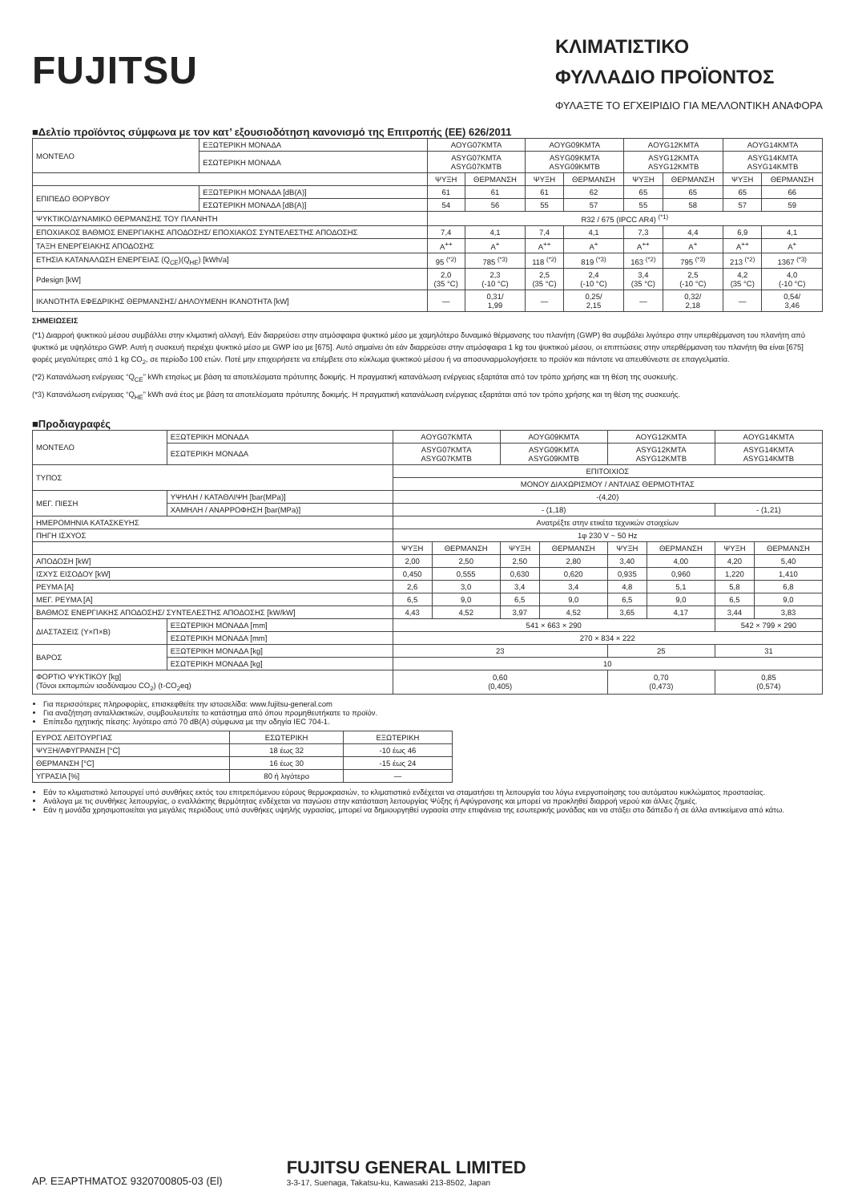FUJITSU
ΚΛΙΜΑΤΙΣΤΙΚΟ
ΦΥΛΛΑΔΙΟ ΠΡΟΪΟΝΤΟΣ
ΦΥΛΑΞΤΕ ΤΟ ΕΓΧΕΙΡΙΔΙΟ ΓΙΑ ΜΕΛΛΟΝΤΙΚΗ ΑΝΑΦΟΡΑ
■Δελτίο προϊόντος σύμφωνα με τον κατ’ εξουσιοδότηση κανονισμό της Επιτροπής (ΕΕ) 626/2011
| ΜΟΝΤΕΛΟ | ΕΞΩΤΕΡΙΚΗ ΜΟΝΑΔΑ | AOYG07KMTA | | AOYG09KMTA | | AOYG12KMTA | | AOYG14KMTA | |
| | ΕΣΩΤΕΡΙΚΗ ΜΟΝΑΔΑ | ASYG07KMTA ASYG07KMTB | | ASYG09KMTA ASYG09KMTB | | ASYG12KMTA ASYG12KMTB | | ASYG14KMTA ASYG14KMTB | |
| | | ΨΥΞΗ | ΘΕΡΜΑΝΣΗ | ΨΥΞΗ | ΘΕΡΜΑΝΣΗ | ΨΥΞΗ | ΘΕΡΜΑΝΣΗ | ΨΥΞΗ | ΘΕΡΜΑΝΣΗ |
| ΕΠΙΠΕΔΟ ΘΟΡΥΒΟΥ | ΕΞΩΤΕΡΙΚΗ ΜΟΝΑΔΑ [dB(A)] | 61 | 61 | 61 | 62 | 65 | 65 | 65 | 66 |
| | ΕΣΩΤΕΡΙΚΗ ΜΟΝΑΔΑ [dB(A)] | 54 | 56 | 55 | 57 | 55 | 58 | 57 | 59 |
| ΨΥΚΤΙΚΟ/ΔΥΝΑΜΙΚΟ ΘΕΡΜΑΝΣΗΣ ΤΟΥ ΠΛΑΝΗΤΗ | | R32 / 675 (IPCC AR4) <sup>(*1)</sup> | | | | | | | |
| ΕΠΟΧΙΑΚΟΣ ΒΑΘΜΟΣ ΕΝΕΡΓΙΑΚΗΣ ΑΠΟΔΟΣΗΣ/ ΕΠΟΧΙΑΚΟΣ ΣΥΝΤΕΛΕΣΤΗΣ ΑΠΟΔΟΣΗΣ | | 7,4 | 4,1 | 7,4 | 4,1 | 7,3 | 4,4 | 6,9 | 4,1 |
| ΤΑΞΗ ΕΝΕΡΓΕΙΑΚΗΣ ΑΠΟΔΟΣΗΣ | | A<sup>++</sup> | A<sup>+</sup> | A<sup>++</sup> | A<sup>+</sup> | A<sup>++</sup> | A<sup>+</sup> | A<sup>++</sup> | A<sup>+</sup> |
| ΕΤΗΣΙΑ ΚΑΤΑΝΑΛΩΣΗ ΕΝΕΡΓΕΙΑΣ (Q<sub>CE</sub>)(Q<sub>HE</sub>) [kWh/a] | | 95 <sup>(*2)</sup> | 785 <sup>(*3)</sup> | 118 <sup>(*2)</sup> | 819 <sup>(*3)</sup> | 163 <sup>(*2)</sup> | 795 <sup>(*3)</sup> | 213 <sup>(*2)</sup> | 1367 <sup>(*3)</sup> |
| Pdesign [kW] | | 2,0 (35 °C) | 2,3 (-10 °C) | 2,5 (35 °C) | 2,4 (-10 °C) | 3,4 (35 °C) | 2,5 (-10 °C) | 4,2 (35 °C) | 4,0 (-10 °C) |
| ΙΚΑΝΟΤΗΤΑ ΕΦΕΔΡΙΚΗΣ ΘΕΡΜΑΝΣΗΣ/ ΔΗΛΟΥΜΕΝΗ ΙΚΑΝΟΤΗΤΑ [kW] | | — | 0,31/ 1,99 | — | 0,25/ 2,15 | — | 0,32/ 2,18 | — | 0,54/ 3,46 |
ΣΗΜΕΙΩΣΕΙΣ
(*1) Διαρροή ψυκτικού μέσου συμβάλλει στην κλιματική αλλαγή. Εάν διαρρεύσει στην ατμόσφαιρα ψυκτικό μέσο με χαμηλότερο δυναμικό θέρμανσης του πλανήτη (GWP) θα συμβάλει λιγότερο στην υπερθέρμανση του πλανήτη από ψυκτικό με υψηλότερο GWP. Αυτή η συσκευή περιέχει ψυκτικό μέσο με GWP ίσο με [675]. Αυτό σημαίνει ότι εάν διαρρεύσει στην ατμόσφαιρα 1 kg του ψυκτικού μέσου, οι επιπτώσεις στην υπερθέρμανση του πλανήτη θα είναι [675] φορές μεγαλύτερες από 1 kg CO<sub>2</sub>, σε περίοδο 100 ετών. Ποτέ μην επιχειρήσετε να επέμβετε στο κύκλωμα ψυκτικού μέσου ή να αποσυναρμολογήσετε το προϊόν και πάντοτε να απευθύνεστε σε επαγγελματία.
(*2) Κατανάλωση ενέργειας “Q<sub>CE</sub>” kWh ετησίως με βάση τα αποτελέσματα πρότυπης δοκιμής. Η πραγματική κατανάλωση ενέργειας εξαρτάται από τον τρόπο χρήσης και τη θέση της συσκευής.
(*3) Κατανάλωση ενέργειας “Q<sub>HE</sub>” kWh ανά έτος με βάση τα αποτελέσματα πρότυπης δοκιμής. Η πραγματική κατανάλωση ενέργειας εξαρτάται από τον τρόπο χρήσης και τη θέση της συσκευής.
■Προδιαγραφές
| ΜΟΝΤΕΛΟ | ΕΞΩΤΕΡΙΚΗ ΜΟΝΑΔΑ | AOYG07KMTA | | AOYG09KMTA | | AOYG12KMTA | | AOYG14KMTA | |
| | ΕΣΩΤΕΡΙΚΗ ΜΟΝΑΔΑ | ASYG07KMTA ASYG07KMTB | | ASYG09KMTA ASYG09KMTB | | ASYG12KMTA ASYG12KMTB | | ASYG14KMTA ASYG14KMTB | |
| ΤΥΠΟΣ | | ΕΠΙΤΟΙΧΙΟΣ | | | | | | | |
| | | ΜΟΝΟΥ ΔΙΑΧΩΡΙΣΜΟΥ / ΑΝΤΛΙΑΣ ΘΕΡΜΟΤΗΤΑΣ | | | | | | | |
| ΜΕΓ. ΠΙΕΣΗ | ΥΨΗΛΗ / ΚΑΤΑΘΛΙΨΗ [bar(MPa)] | -(4,20) | | | | | | | |
| | ΧΑΜΗΛΗ / ΑΝΑΡΡΟΦΗΣΗ [bar(MPa)] | - (1,18) | | | | | | - (1,21) | |
| ΗΜΕΡΟΜΗΝΙΑ ΚΑΤΑΣΚΕΥΗΣ | | Ανατρέξτε στην ετικέτα τεχνικών στοιχείων | | | | | | | |
| ΠΗΓΗ ΙΣΧΥΟΣ | | 1φ 230 V ~ 50 Hz | | | | | | | |
| | | ΨΥΞΗ | ΘΕΡΜΑΝΣΗ | ΨΥΞΗ | ΘΕΡΜΑΝΣΗ | ΨΥΞΗ | ΘΕΡΜΑΝΣΗ | ΨΥΞΗ | ΘΕΡΜΑΝΣΗ |
| ΑΠΟΔΟΣΗ [kW] | | 2,00 | 2,50 | 2,50 | 2,80 | 3,40 | 4,00 | 4,20 | 5,40 |
| ΙΣΧΥΣ ΕΙΣΟΔΟΥ [kW] | | 0,450 | 0,555 | 0,630 | 0,620 | 0,935 | 0,960 | 1,220 | 1,410 |
| ΡΕΥΜΑ [A] | | 2,6 | 3,0 | 3,4 | 3,4 | 4,8 | 5,1 | 5,8 | 6,8 |
| ΜΕΓ. ΡΕΥΜΑ [A] | | 6,5 | 9,0 | 6,5 | 9,0 | 6,5 | 9,0 | 6,5 | 9,0 |
| ΒΑΘΜΟΣ ΕΝΕΡΓΙΑΚΗΣ ΑΠΟΔΟΣΗΣ/ ΣΥΝΤΕΛΕΣΤΗΣ ΑΠΟΔΟΣΗΣ [kW/kW] | | 4,43 | 4,52 | 3,97 | 4,52 | 3,65 | 4,17 | 3,44 | 3,83 |
| ΔΙΑΣΤΑΣΕΙΣ (Υ×Π×Β) | ΕΞΩΤΕΡΙΚΗ ΜΟΝΑΔΑ [mm] | 541 × 663 × 290 | | | | | | 542 × 799 × 290 | |
| | ΕΣΩΤΕΡΙΚΗ ΜΟΝΑΔΑ [mm] | 270 × 834 × 222 | | | | | | | |
| ΒΑΡΟΣ | ΕΞΩΤΕΡΙΚΗ ΜΟΝΑΔΑ [kg] | 23 | | | | 25 | | 31 | |
| | ΕΣΩΤΕΡΙΚΗ ΜΟΝΑΔΑ [kg] | 10 | | | | | | | |
| ΦΟΡΤΙΟ ΨΥΚΤΙΚΟΥ [kg] (Τόνοι εκπομπών ισοδύναμου CO<sub>2</sub>) (t-CO<sub>2</sub>eq) | | 0,60 (0,405) | | | | 0,70 (0,473) | | 0,85 (0,574) | |
Για περισσότερες πληροφορίες, επισκεφθείτε την ιστοσελίδα: www.fujitsu-general.com
Για αναζήτηση ανταλλακτικών, συμβουλευτείτε το κατάστημα από όπου προμηθευτήκατε το προϊόν.
Επίπεδο ηχητικής πίεσης: λιγότερο από 70 dB(A) σύμφωνα με την οδηγία IEC 704-1.
| ΕΥΡΟΣ ΛΕΙΤΟΥΡΓΙΑΣ | ΕΣΩΤΕΡΙΚΗ | ΕΞΩΤΕΡΙΚΗ |
| ΨΥΞΗ/ΑΦΥΓΡΑΝΣΗ [°C] | 18 έως 32 | -10 έως 46 |
| ΘΕΡΜΑΝΣΗ [°C] | 16 έως 30 | -15 έως 24 |
| ΥΓΡΑΣΙΑ [%] | 80 ή λιγότερο | — |
Εάν το κλιματιστικό λειτουργεί υπό συνθήκες εκτός του επιτρεπόμενου εύρους θερμοκρασιών, το κλιματιστικό ενδέχεται να σταματήσει τη λειτουργία του λόγω ενεργοποίησης του αυτόματου κυκλώματος προστασίας.
Ανάλογα με τις συνθήκες λειτουργίας, ο εναλλάκτης θερμότητας ενδέχεται να παγώσει στην κατάσταση λειτουργίας Ψύξης ή Αφύγρανσης και μπορεί να προκληθεί διαρροή νερού και άλλες ζημιές.
Εάν η μονάδα χρησιμοποιείται για μεγάλες περιόδους υπό συνθήκες υψηλής υγρασίας, μπορεί να δημιουργηθεί υγρασία στην επιφάνεια της εσωτερικής μονάδας και να στάξει στο δάπεδο ή σε άλλα αντικείμενα από κάτω.
ΑΡ. ΕΞΑΡΤΗΜΑΤΟΣ 9320700805-03 (El)
FUJITSU GENERAL LIMITED
3-3-17, Suenaga, Takatsu-ku, Kawasaki 213-8502, Japan